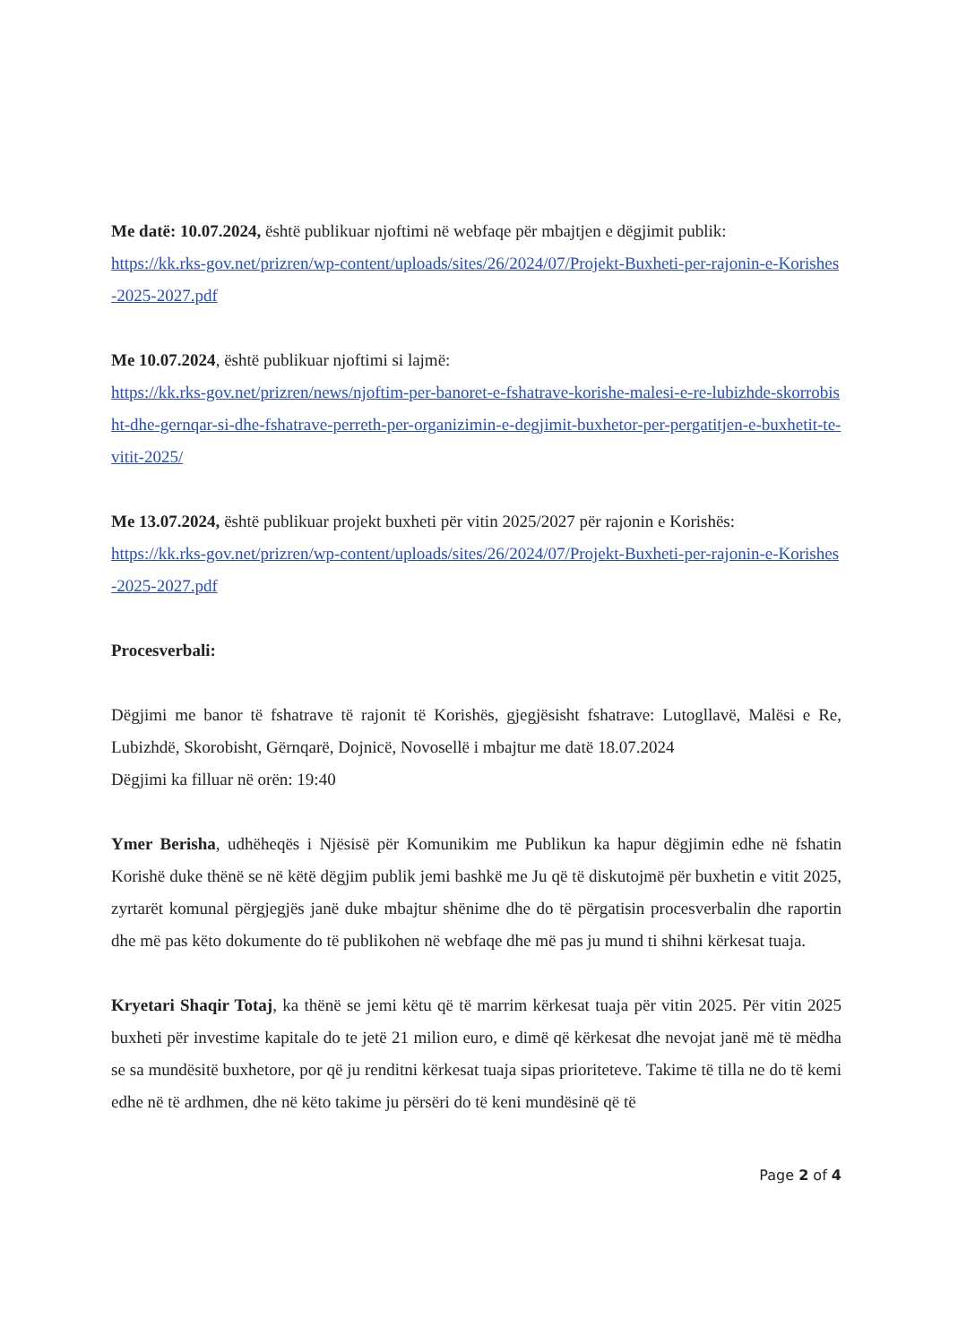Me datë: 10.07.2024, është publikuar njoftimi në webfaqe për mbajtjen e dëgjimit publik:
https://kk.rks-gov.net/prizren/wp-content/uploads/sites/26/2024/07/Projekt-Buxheti-per-rajonin-e-Korishes-2025-2027.pdf
Me 10.07.2024, është publikuar njoftimi si lajmë:
https://kk.rks-gov.net/prizren/news/njoftim-per-banoret-e-fshatrave-korishe-malesi-e-re-lubizhde-skorrobisht-dhe-gernqar-si-dhe-fshatrave-perreth-per-organizimin-e-degjimit-buxhetor-per-pergatitjen-e-buxhetit-te-vitit-2025/
Me 13.07.2024, është publikuar projekt buxheti për vitin 2025/2027 për rajonin e Korishës:
https://kk.rks-gov.net/prizren/wp-content/uploads/sites/26/2024/07/Projekt-Buxheti-per-rajonin-e-Korishes-2025-2027.pdf
Procesverbali:
Dëgjimi me banor të fshatrave të rajonit të Korishës, gjegjësisht fshatrave: Lutogllavë, Malësi e Re, Lubizhdë, Skorobisht, Gërnqarë, Dojnicë, Novosellë i mbajtur me datë 18.07.2024
Dëgjimi ka filluar në orën: 19:40
Ymer Berisha, udhëheqës i Njësisë për Komunikim me Publikun ka hapur dëgjimin edhe në fshatin Korishë duke thënë se në këtë dëgjim publik jemi bashkë me Ju që të diskutojmë për buxhetin e vitit 2025, zyrtarët komunal përgjegjës janë duke mbajtur shënime dhe do të përgatisin procesverbalin dhe raportin dhe më pas këto dokumente do të publikohen në webfaqe dhe më pas ju mund ti shihni kërkesat tuaja.
Kryetari Shaqir Totaj, ka thënë se jemi këtu që të marrim kërkesat tuaja për vitin 2025. Për vitin 2025 buxheti për investime kapitale do te jetë 21 milion euro, e dimë që kërkesat dhe nevojat janë më të mëdha se sa mundësitë buxhetore, por që ju renditni kërkesat tuaja sipas prioriteteve. Takime të tilla ne do të kemi edhe në të ardhmen, dhe në këto takime ju përsëri do të keni mundësinë që të
Page 2 of 4